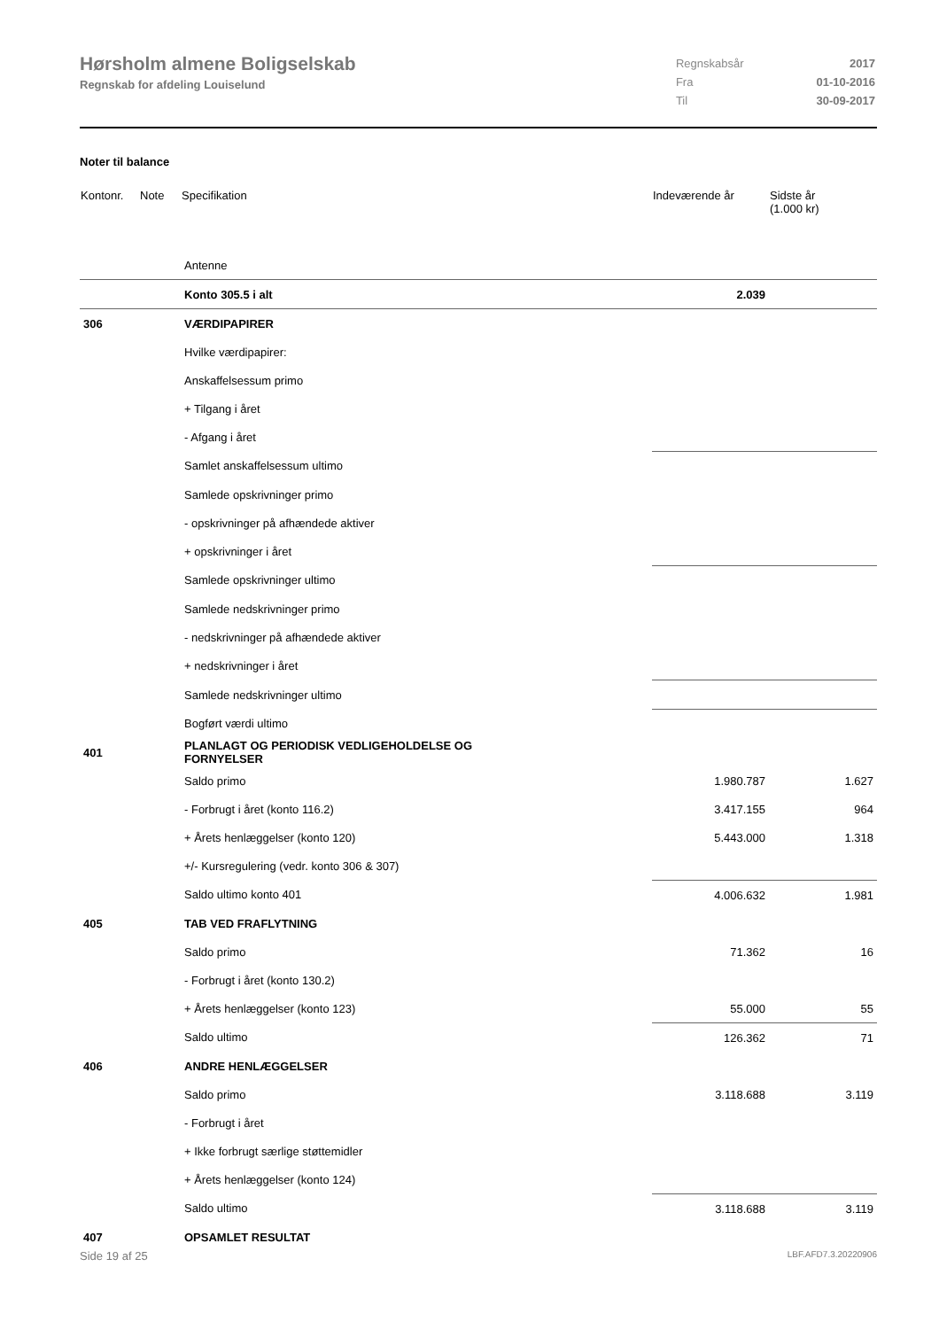Hørsholm almene Boligselskab
Regnskab for afdeling Louiselund
| Regnskabsår | 2017 |
| Fra | 01-10-2016 |
| Til | 30-09-2017 |
Noter til balance
| Kontonr. | Note | Specifikation | Indeværende år | Sidste år (1.000 kr) |
| --- | --- | --- | --- | --- |
| | | Antenne | | |
| | | Konto 305.5 i alt | 2.039 | |
| 306 | | VÆRDIPAPIRER | | |
| | | Hvilke værdipapirer: | | |
| | | Anskaffelsessum primo | | |
| | | + Tilgang i året | | |
| | | - Afgang i året | | |
| | | Samlet anskaffelsessum ultimo | | |
| | | Samlede opskrivninger primo | | |
| | | - opskrivninger på afhændede aktiver | | |
| | | + opskrivninger i året | | |
| | | Samlede opskrivninger ultimo | | |
| | | Samlede nedskrivninger primo | | |
| | | - nedskrivninger på afhændede aktiver | | |
| | | + nedskrivninger i året | | |
| | | Samlede nedskrivninger ultimo | | |
| | | Bogført værdi ultimo | | |
| 401 | | PLANLAGT OG PERIODISK VEDLIGEHOLDELSE OG FORNYELSER | | |
| | | Saldo primo | 1.980.787 | 1.627 |
| | | - Forbrugt i året (konto 116.2) | 3.417.155 | 964 |
| | | + Årets henlæggelser (konto 120) | 5.443.000 | 1.318 |
| | | +/- Kursregulering (vedr. konto 306 & 307) | | |
| | | Saldo ultimo konto 401 | 4.006.632 | 1.981 |
| 405 | | TAB VED FRAFLYTNING | | |
| | | Saldo primo | 71.362 | 16 |
| | | - Forbrugt i året (konto 130.2) | | |
| | | + Årets henlæggelser (konto 123) | 55.000 | 55 |
| | | Saldo ultimo | 126.362 | 71 |
| 406 | | ANDRE HENLÆGGELSER | | |
| | | Saldo primo | 3.118.688 | 3.119 |
| | | - Forbrugt i året | | |
| | | + Ikke forbrugt særlige støttemidler | | |
| | | + Årets henlæggelser (konto 124) | | |
| | | Saldo ultimo | 3.118.688 | 3.119 |
| 407 | | OPSAMLET RESULTAT | | |
Side 19 af 25 LBF.AFD7.3.20220906